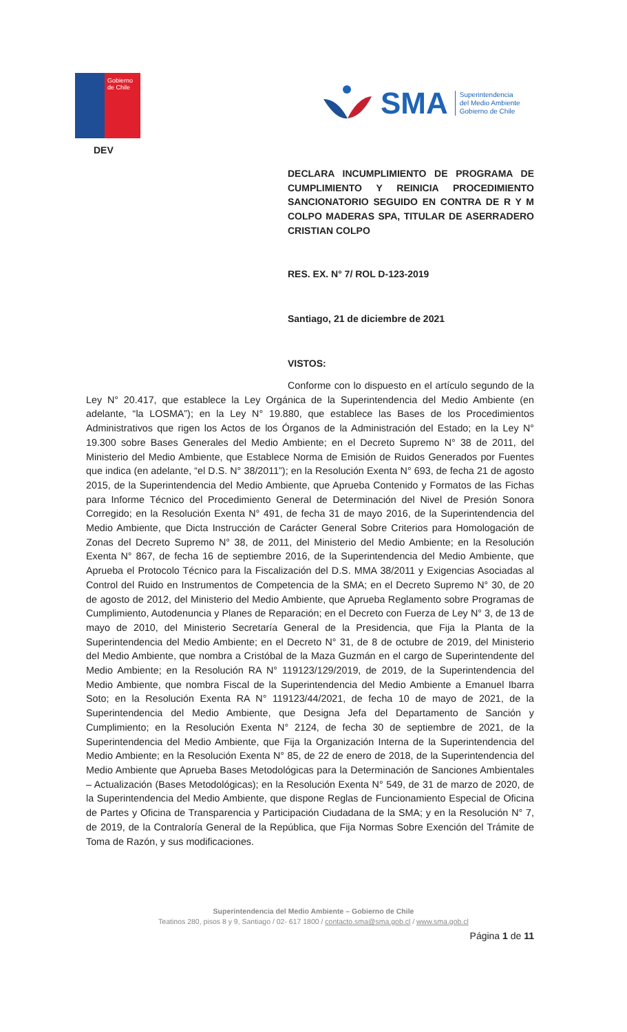Gobierno de Chile
SMA
Superintendencia
del Medio Ambiente
Gobierno de Chile
DEV
DECLARA INCUMPLIMIENTO DE PROGRAMA DE CUMPLIMIENTO Y REINICIA PROCEDIMIENTO SANCIONATORIO SEGUIDO EN CONTRA DE R Y M COLPO MADERAS SPA, TITULAR DE ASERRADERO CRISTIAN COLPO
RES. EX. N° 7/ ROL D-123-2019
Santiago, 21 de diciembre de 2021
VISTOS:
Conforme con lo dispuesto en el artículo segundo de la Ley N° 20.417, que establece la Ley Orgánica de la Superintendencia del Medio Ambiente (en adelante, “la LOSMA”); en la Ley N° 19.880, que establece las Bases de los Procedimientos Administrativos que rigen los Actos de los Órganos de la Administración del Estado; en la Ley N° 19.300 sobre Bases Generales del Medio Ambiente; en el Decreto Supremo N° 38 de 2011, del Ministerio del Medio Ambiente, que Establece Norma de Emisión de Ruidos Generados por Fuentes que indica (en adelante, “el D.S. N° 38/2011”); en la Resolución Exenta N° 693, de fecha 21 de agosto 2015, de la Superintendencia del Medio Ambiente, que Aprueba Contenido y Formatos de las Fichas para Informe Técnico del Procedimiento General de Determinación del Nivel de Presión Sonora Corregido; en la Resolución Exenta N° 491, de fecha 31 de mayo 2016, de la Superintendencia del Medio Ambiente, que Dicta Instrucción de Carácter General Sobre Criterios para Homologación de Zonas del Decreto Supremo N° 38, de 2011, del Ministerio del Medio Ambiente; en la Resolución Exenta N° 867, de fecha 16 de septiembre 2016, de la Superintendencia del Medio Ambiente, que Aprueba el Protocolo Técnico para la Fiscalización del D.S. MMA 38/2011 y Exigencias Asociadas al Control del Ruido en Instrumentos de Competencia de la SMA; en el Decreto Supremo N° 30, de 20 de agosto de 2012, del Ministerio del Medio Ambiente, que Aprueba Reglamento sobre Programas de Cumplimiento, Autodenuncia y Planes de Reparación; en el Decreto con Fuerza de Ley N° 3, de 13 de mayo de 2010, del Ministerio Secretaría General de la Presidencia, que Fija la Planta de la Superintendencia del Medio Ambiente; en el Decreto N° 31, de 8 de octubre de 2019, del Ministerio del Medio Ambiente, que nombra a Cristóbal de la Maza Guzmán en el cargo de Superintendente del Medio Ambiente; en la Resolución RA N° 119123/129/2019, de 2019, de la Superintendencia del Medio Ambiente, que nombra Fiscal de la Superintendencia del Medio Ambiente a Emanuel Ibarra Soto; en la Resolución Exenta RA N° 119123/44/2021, de fecha 10 de mayo de 2021, de la Superintendencia del Medio Ambiente, que Designa Jefa del Departamento de Sanción y Cumplimiento; en la Resolución Exenta N° 2124, de fecha 30 de septiembre de 2021, de la Superintendencia del Medio Ambiente, que Fija la Organización Interna de la Superintendencia del Medio Ambiente; en la Resolución Exenta N° 85, de 22 de enero de 2018, de la Superintendencia del Medio Ambiente que Aprueba Bases Metodológicas para la Determinación de Sanciones Ambientales – Actualización (Bases Metodológicas); en la Resolución Exenta N° 549, de 31 de marzo de 2020, de la Superintendencia del Medio Ambiente, que dispone Reglas de Funcionamiento Especial de Oficina de Partes y Oficina de Transparencia y Participación Ciudadana de la SMA; y en la Resolución N° 7, de 2019, de la Contraloría General de la República, que Fija Normas Sobre Exención del Trámite de Toma de Razón, y sus modificaciones.
Superintendencia del Medio Ambiente – Gobierno de Chile
Teatinos 280, pisos 8 y 9, Santiago / 02- 617 1800 / contacto.sma@sma.gob.cl / www.sma.gob.cl
Página 1 de 11